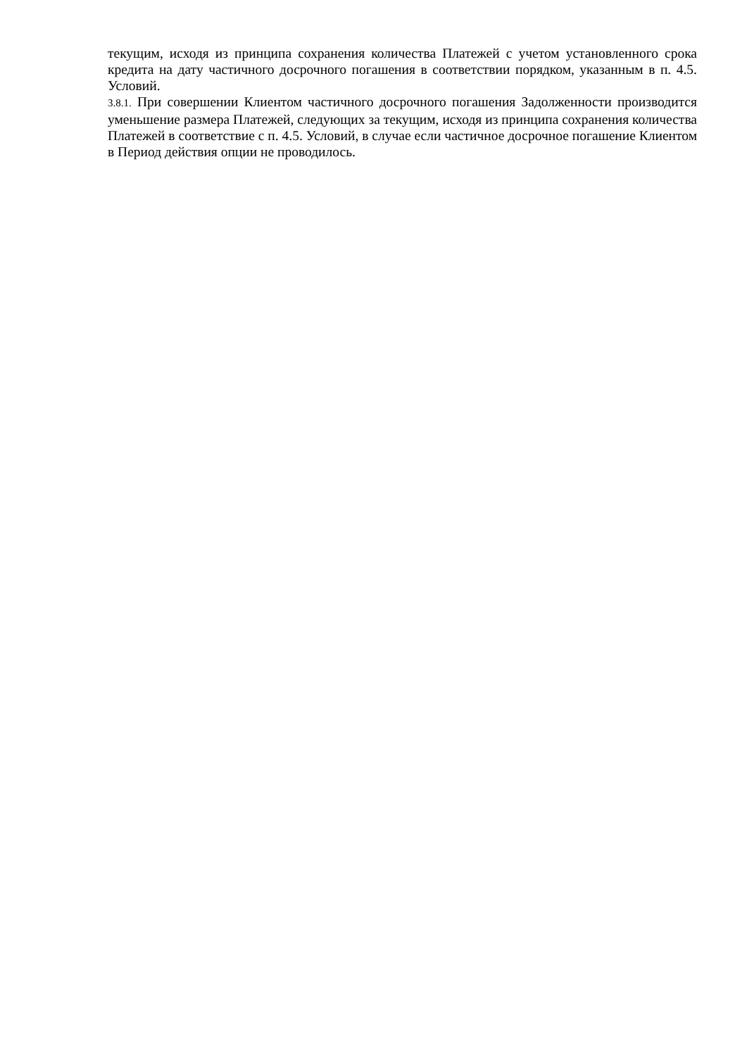текущим, исходя из принципа сохранения количества Платежей с учетом установленного срока кредита на дату частичного досрочного погашения в соответствии порядком, указанным в п. 4.5. Условий.
3.8.1. При совершении Клиентом частичного досрочного погашения Задолженности производится уменьшение размера Платежей, следующих за текущим, исходя из принципа сохранения количества Платежей в соответствие с п. 4.5. Условий, в случае если частичное досрочное погашение Клиентом в Период действия опции не проводилось.